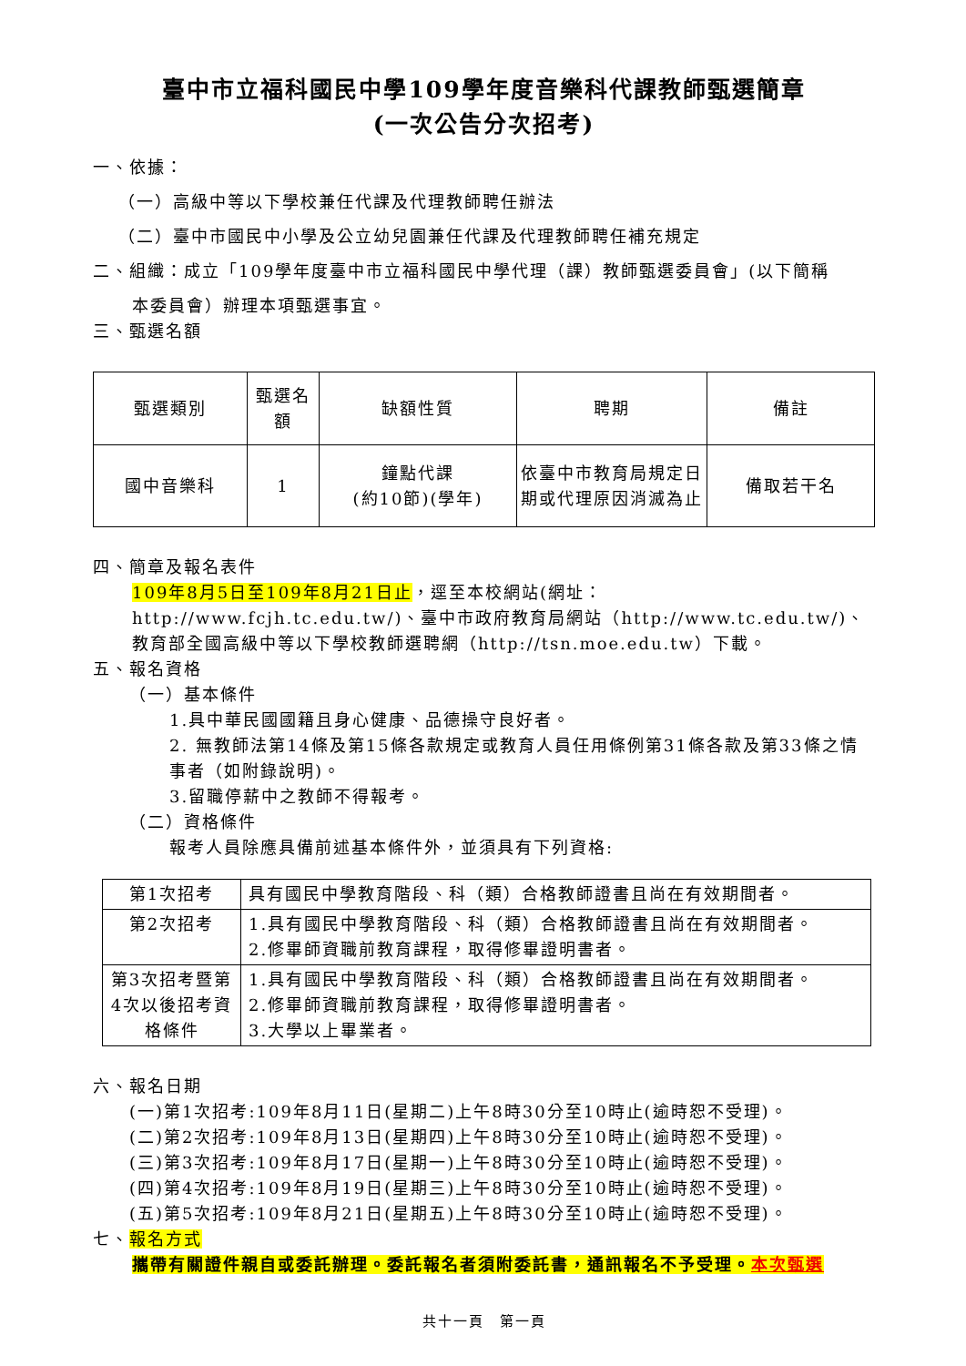臺中市立福科國民中學109學年度音樂科代課教師甄選簡章
(一次公告分次招考)
一、依據：
（一）高級中等以下學校兼任代課及代理教師聘任辦法
（二）臺中市國民中小學及公立幼兒園兼任代課及代理教師聘任補充規定
二、組織：成立「109學年度臺中市立福科國民中學代理（課）教師甄選委員會」(以下簡稱
本委員會）辦理本項甄選事宜。
三、甄選名額
| 甄選類別 | 甄選名額 | 缺額性質 | 聘期 | 備註 |
| 國中音樂科 | 1 | 鐘點代課 (約10節)(學年) | 依臺中市教育局規定日期或代理原因消滅為止 | 備取若干名 |
四、簡章及報名表件
109年8月5日至109年8月21日止，逕至本校網站(網址：http://www.fcjh.tc.edu.tw/)、臺中市政府教育局網站（http://www.tc.edu.tw/)、教育部全國高級中等以下學校教師選聘網（http://tsn.moe.edu.tw）下載。
五、報名資格
（一）基本條件
1.具中華民國國籍且身心健康、品德操守良好者。
2. 無教師法第14條及第15條各款規定或教育人員任用條例第31條各款及第33條之情事者（如附錄說明)。
3.留職停薪中之教師不得報考。
（二）資格條件
報考人員除應具備前述基本條件外，並須具有下列資格:
| 第1次招考 | 具有國民中學教育階段、科（類）合格教師證書且尚在有效期間者。 |
| 第2次招考 | 1.具有國民中學教育階段、科（類）合格教師證書且尚在有效期間者。 2.修畢師資職前教育課程，取得修畢證明書者。 |
| 第3次招考暨第4次以後招考資格條件 | 1.具有國民中學教育階段、科（類）合格教師證書且尚在有效期間者。 2.修畢師資職前教育課程，取得修畢證明書者。 3.大學以上畢業者。 |
六、報名日期
(一)第1次招考:109年8月11日(星期二)上午8時30分至10時止(逾時恕不受理)。
(二)第2次招考:109年8月13日(星期四)上午8時30分至10時止(逾時恕不受理)。
(三)第3次招考:109年8月17日(星期一)上午8時30分至10時止(逾時恕不受理)。
(四)第4次招考:109年8月19日(星期三)上午8時30分至10時止(逾時恕不受理)。
(五)第5次招考:109年8月21日(星期五)上午8時30分至10時止(逾時恕不受理)。
七、報名方式
攜帶有關證件親自或委託辦理。委託報名者須附委託書，通訊報名不予受理。本次甄選
共十一頁　第一頁